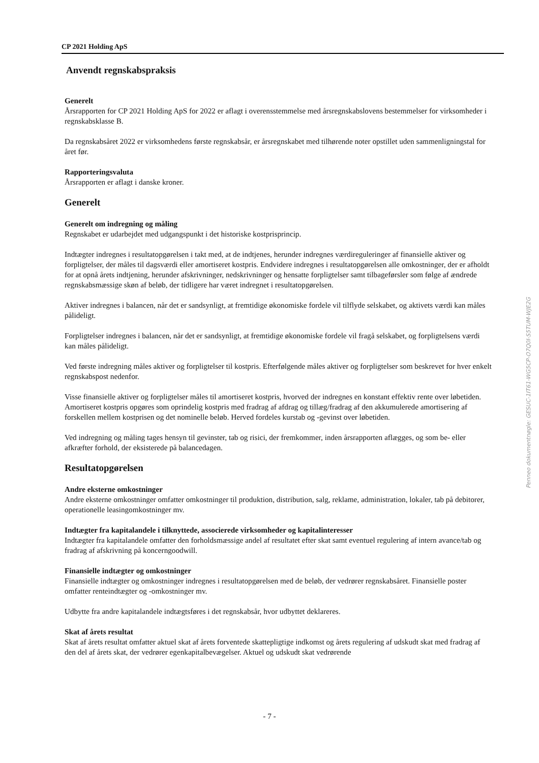CP 2021 Holding ApS
Anvendt regnskabspraksis
Generelt
Årsrapporten for CP 2021 Holding ApS for 2022 er aflagt i overensstemmelse med årsregnskabslovens bestemmelser for virksomheder i regnskabsklasse B.
Da regnskabsåret 2022 er virksomhedens første regnskabsår, er årsregnskabet med tilhørende noter opstillet uden sammenligningstal for året før.
Rapporteringsvaluta
Årsrapporten er aflagt i danske kroner.
Generelt
Generelt om indregning og måling
Regnskabet er udarbejdet med udgangspunkt i det historiske kostprisprincip.
Indtægter indregnes i resultatopgørelsen i takt med, at de indtjenes, herunder indregnes værdireguleringer af finansielle aktiver og forpligtelser, der måles til dagsværdi eller amortiseret kostpris. Endvidere indregnes i resultatopgørelsen alle omkostninger, der er afholdt for at opnå årets indtjening, herunder afskrivninger, nedskrivninger og hensatte forpligtelser samt tilbageførsler som følge af ændrede regnskabsmæssige skøn af beløb, der tidligere har været indregnet i resultatopgørelsen.
Aktiver indregnes i balancen, når det er sandsynligt, at fremtidige økonomiske fordele vil tilflyde selskabet, og aktivets værdi kan måles pålideligt.
Forpligtelser indregnes i balancen, når det er sandsynligt, at fremtidige økonomiske fordele vil fragå selskabet, og forpligtelsens værdi kan måles pålideligt.
Ved første indregning måles aktiver og forpligtelser til kostpris. Efterfølgende måles aktiver og forpligtelser som beskrevet for hver enkelt regnskabspost nedenfor.
Visse finansielle aktiver og forpligtelser måles til amortiseret kostpris, hvorved der indregnes en konstant effektiv rente over løbetiden. Amortiseret kostpris opgøres som oprindelig kostpris med fradrag af afdrag og tillæg/fradrag af den akkumulerede amortisering af forskellen mellem kostprisen og det nominelle beløb. Herved fordeles kurstab og -gevinst over løbetiden.
Ved indregning og måling tages hensyn til gevinster, tab og risici, der fremkommer, inden årsrapporten aflægges, og som be- eller afkræfter forhold, der eksisterede på balancedagen.
Resultatopgørelsen
Andre eksterne omkostninger
Andre eksterne omkostninger omfatter omkostninger til produktion, distribution, salg, reklame, administration, lokaler, tab på debitorer, operationelle leasingomkostninger mv.
Indtægter fra kapitalandele i tilknyttede, associerede virksomheder og kapitalinteresser
Indtægter fra kapitalandele omfatter den forholdsmæssige andel af resultatet efter skat samt eventuel regulering af intern avance/tab og fradrag af afskrivning på koncerngoodwill.
Finansielle indtægter og omkostninger
Finansielle indtægter og omkostninger indregnes i resultatopgørelsen med de beløb, der vedrører regnskabsåret. Finansielle poster omfatter renteindtægter og -omkostninger mv.
Udbytte fra andre kapitalandele indtægtsføres i det regnskabsår, hvor udbyttet deklareres.
Skat af årets resultat
Skat af årets resultat omfatter aktuel skat af årets forventede skattepligtige indkomst og årets regulering af udskudt skat med fradrag af den del af årets skat, der vedrører egenkapitalbevægelser. Aktuel og udskudt skat vedrørende
- 7 -
Penneo dokumentnøgle: GESUC-1IT61-WG5CP-O7Q0I-S5TUM-WJE2G